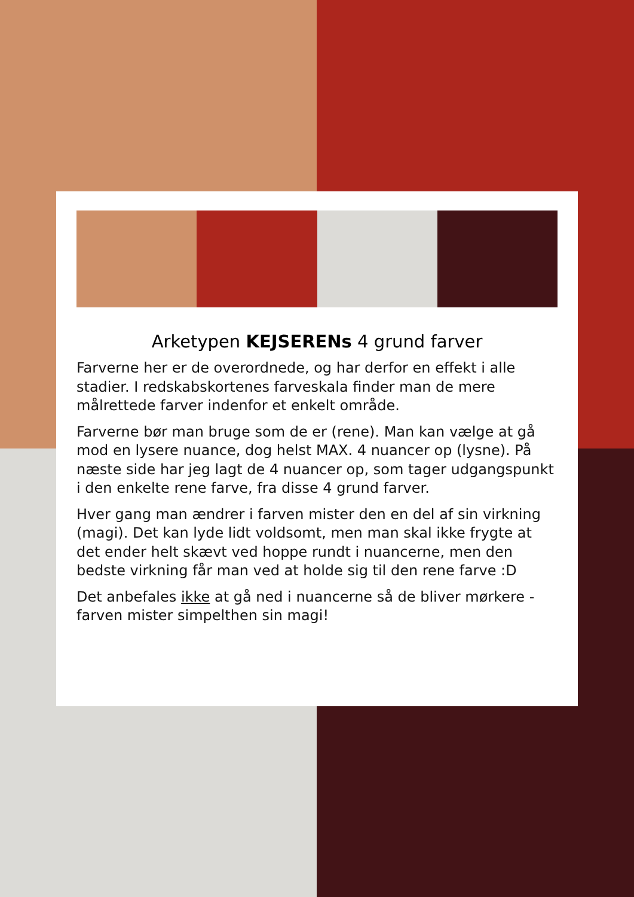Arketypen KEJSERENs 4 grund farver
Farverne her er de overordnede, og har derfor en effekt i alle stadier. I redskabskortenes farveskala finder man de mere målrettede farver indenfor et enkelt område.
Farverne bør man bruge som de er (rene). Man kan vælge at gå mod en lysere nuance, dog helst MAX. 4 nuancer op (lysne). På næste side har jeg lagt de 4 nuancer op, som tager udgangspunkt i den enkelte rene farve, fra disse 4 grund farver.
Hver gang man ændrer i farven mister den en del af sin virkning (magi). Det kan lyde lidt voldsomt, men man skal ikke frygte at det ender helt skævt ved hoppe rundt i nuancerne, men den bedste virkning får man ved at holde sig til den rene farve :D
Det anbefales ikke at gå ned i nuancerne så de bliver mørkere - farven mister simpelthen sin magi!